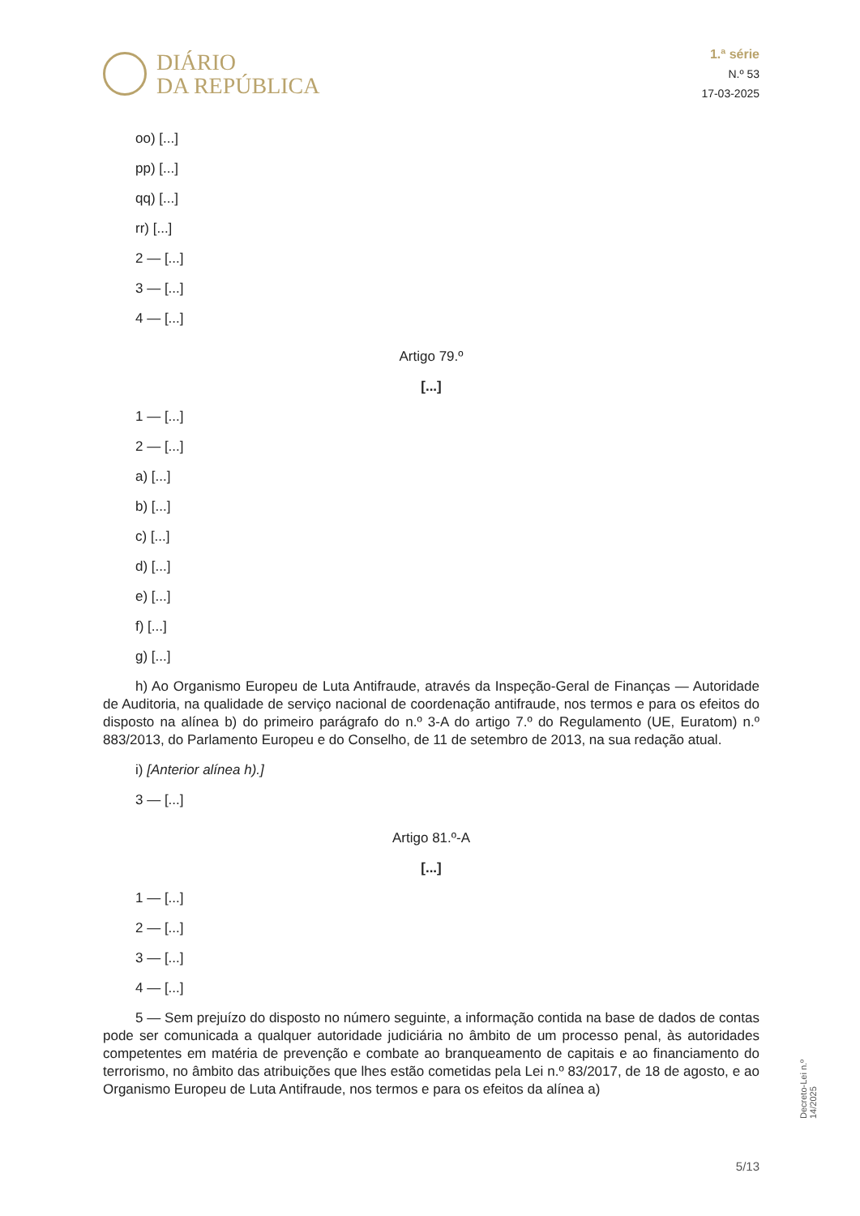DIÁRIO
DA REPÚBLICA
1.ª série
N.º 53
17-03-2025
oo) [...]
pp) [...]
qq) [...]
rr) [...]
2 — [...]
3 — [...]
4 — [...]
Artigo 79.º
[...]
1 — [...]
2 — [...]
a) [...]
b) [...]
c) [...]
d) [...]
e) [...]
f) [...]
g) [...]
h) Ao Organismo Europeu de Luta Antifraude, através da Inspeção-Geral de Finanças — Autoridade de Auditoria, na qualidade de serviço nacional de coordenação antifraude, nos termos e para os efeitos do disposto na alínea b) do primeiro parágrafo do n.º 3-A do artigo 7.º do Regulamento (UE, Euratom) n.º 883/2013, do Parlamento Europeu e do Conselho, de 11 de setembro de 2013, na sua redação atual.
i) [Anterior alínea h).]
3 — [...]
Artigo 81.º-A
[...]
1 — [...]
2 — [...]
3 — [...]
4 — [...]
5 — Sem prejuízo do disposto no número seguinte, a informação contida na base de dados de contas pode ser comunicada a qualquer autoridade judiciária no âmbito de um processo penal, às autoridades competentes em matéria de prevenção e combate ao branqueamento de capitais e ao financiamento do terrorismo, no âmbito das atribuições que lhes estão cometidas pela Lei n.º 83/2017, de 18 de agosto, e ao Organismo Europeu de Luta Antifraude, nos termos e para os efeitos da alínea a)
Decreto-Lei n.º 14/2025
5/13